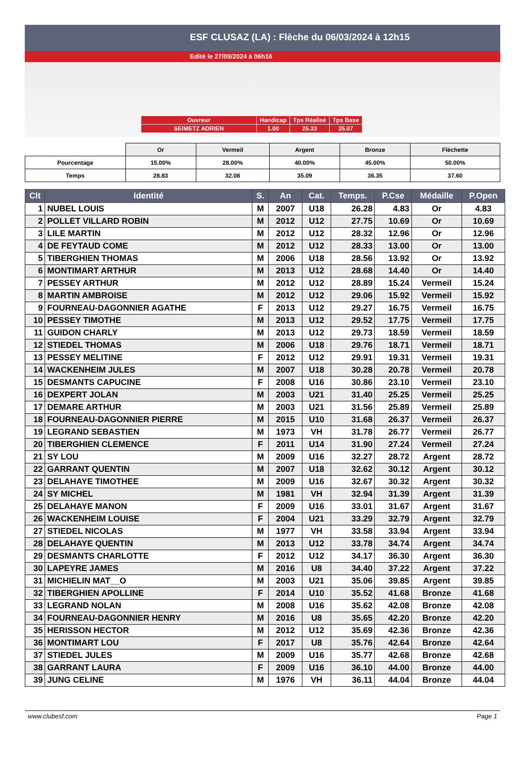ESF CLUSAZ (LA) : Flèche du 06/03/2024 à 12h15
Edité le 27/09/2024 à 06h16
| Ouvreur | Handicap | Tps Réalisé | Tps Base |
| SEIMETZ ADRIEN | 1.00 | 25.33 | 25.07 |
| | Or | Vermeil | Argent | Bronze | Fléchette |
| Pourcentage | 15.00% | 28.00% | 40.00% | 45.00% | 50.00% |
| Temps | 28.83 | 32.08 | 35.09 | 36.35 | 37.60 |
| Clt | Identité | S. | An | Cat. | Temps. | P.Cse | Médaille | P.Open |
| --- | --- | --- | --- | --- | --- | --- | --- | --- |
| 1 | NUBEL LOUIS | M | 2007 | U18 | 26.28 | 4.83 | Or | 4.83 |
| 2 | POLLET VILLARD ROBIN | M | 2012 | U12 | 27.75 | 10.69 | Or | 10.69 |
| 3 | LILE MARTIN | M | 2012 | U12 | 28.32 | 12.96 | Or | 12.96 |
| 4 | DE FEYTAUD COME | M | 2012 | U12 | 28.33 | 13.00 | Or | 13.00 |
| 5 | TIBERGHIEN THOMAS | M | 2006 | U18 | 28.56 | 13.92 | Or | 13.92 |
| 6 | MONTIMART ARTHUR | M | 2013 | U12 | 28.68 | 14.40 | Or | 14.40 |
| 7 | PESSEY ARTHUR | M | 2012 | U12 | 28.89 | 15.24 | Vermeil | 15.24 |
| 8 | MARTIN AMBROISE | M | 2012 | U12 | 29.06 | 15.92 | Vermeil | 15.92 |
| 9 | FOURNEAU-DAGONNIER AGATHE | F | 2013 | U12 | 29.27 | 16.75 | Vermeil | 16.75 |
| 10 | PESSEY TIMOTHE | M | 2013 | U12 | 29.52 | 17.75 | Vermeil | 17.75 |
| 11 | GUIDON CHARLY | M | 2013 | U12 | 29.73 | 18.59 | Vermeil | 18.59 |
| 12 | STIEDEL THOMAS | M | 2006 | U18 | 29.76 | 18.71 | Vermeil | 18.71 |
| 13 | PESSEY MELITINE | F | 2012 | U12 | 29.91 | 19.31 | Vermeil | 19.31 |
| 14 | WACKENHEIM JULES | M | 2007 | U18 | 30.28 | 20.78 | Vermeil | 20.78 |
| 15 | DESMANTS CAPUCINE | F | 2008 | U16 | 30.86 | 23.10 | Vermeil | 23.10 |
| 16 | DEXPERT JOLAN | M | 2003 | U21 | 31.40 | 25.25 | Vermeil | 25.25 |
| 17 | DEMARE ARTHUR | M | 2003 | U21 | 31.56 | 25.89 | Vermeil | 25.89 |
| 18 | FOURNEAU-DAGONNIER PIERRE | M | 2015 | U10 | 31.68 | 26.37 | Vermeil | 26.37 |
| 19 | LEGRAND SEBASTIEN | M | 1973 | VH | 31.78 | 26.77 | Vermeil | 26.77 |
| 20 | TIBERGHIEN CLEMENCE | F | 2011 | U14 | 31.90 | 27.24 | Vermeil | 27.24 |
| 21 | SY LOU | M | 2009 | U16 | 32.27 | 28.72 | Argent | 28.72 |
| 22 | GARRANT QUENTIN | M | 2007 | U18 | 32.62 | 30.12 | Argent | 30.12 |
| 23 | DELAHAYE TIMOTHEE | M | 2009 | U16 | 32.67 | 30.32 | Argent | 30.32 |
| 24 | SY MICHEL | M | 1981 | VH | 32.94 | 31.39 | Argent | 31.39 |
| 25 | DELAHAYE MANON | F | 2009 | U16 | 33.01 | 31.67 | Argent | 31.67 |
| 26 | WACKENHEIM LOUISE | F | 2004 | U21 | 33.29 | 32.79 | Argent | 32.79 |
| 27 | STIEDEL NICOLAS | M | 1977 | VH | 33.58 | 33.94 | Argent | 33.94 |
| 28 | DELAHAYE QUENTIN | M | 2013 | U12 | 33.78 | 34.74 | Argent | 34.74 |
| 29 | DESMANTS CHARLOTTE | F | 2012 | U12 | 34.17 | 36.30 | Argent | 36.30 |
| 30 | LAPEYRE JAMES | M | 2016 | U8 | 34.40 | 37.22 | Argent | 37.22 |
| 31 | MICHIELIN MAT__O | M | 2003 | U21 | 35.06 | 39.85 | Argent | 39.85 |
| 32 | TIBERGHIEN APOLLINE | F | 2014 | U10 | 35.52 | 41.68 | Bronze | 41.68 |
| 33 | LEGRAND NOLAN | M | 2008 | U16 | 35.62 | 42.08 | Bronze | 42.08 |
| 34 | FOURNEAU-DAGONNIER HENRY | M | 2016 | U8 | 35.65 | 42.20 | Bronze | 42.20 |
| 35 | HERISSON HECTOR | M | 2012 | U12 | 35.69 | 42.36 | Bronze | 42.36 |
| 36 | MONTIMART LOU | F | 2017 | U8 | 35.76 | 42.64 | Bronze | 42.64 |
| 37 | STIEDEL JULES | M | 2009 | U16 | 35.77 | 42.68 | Bronze | 42.68 |
| 38 | GARRANT LAURA | F | 2009 | U16 | 36.10 | 44.00 | Bronze | 44.00 |
| 39 | JUNG CELINE | M | 1976 | VH | 36.11 | 44.04 | Bronze | 44.04 |
www.clubesf.com Page 1